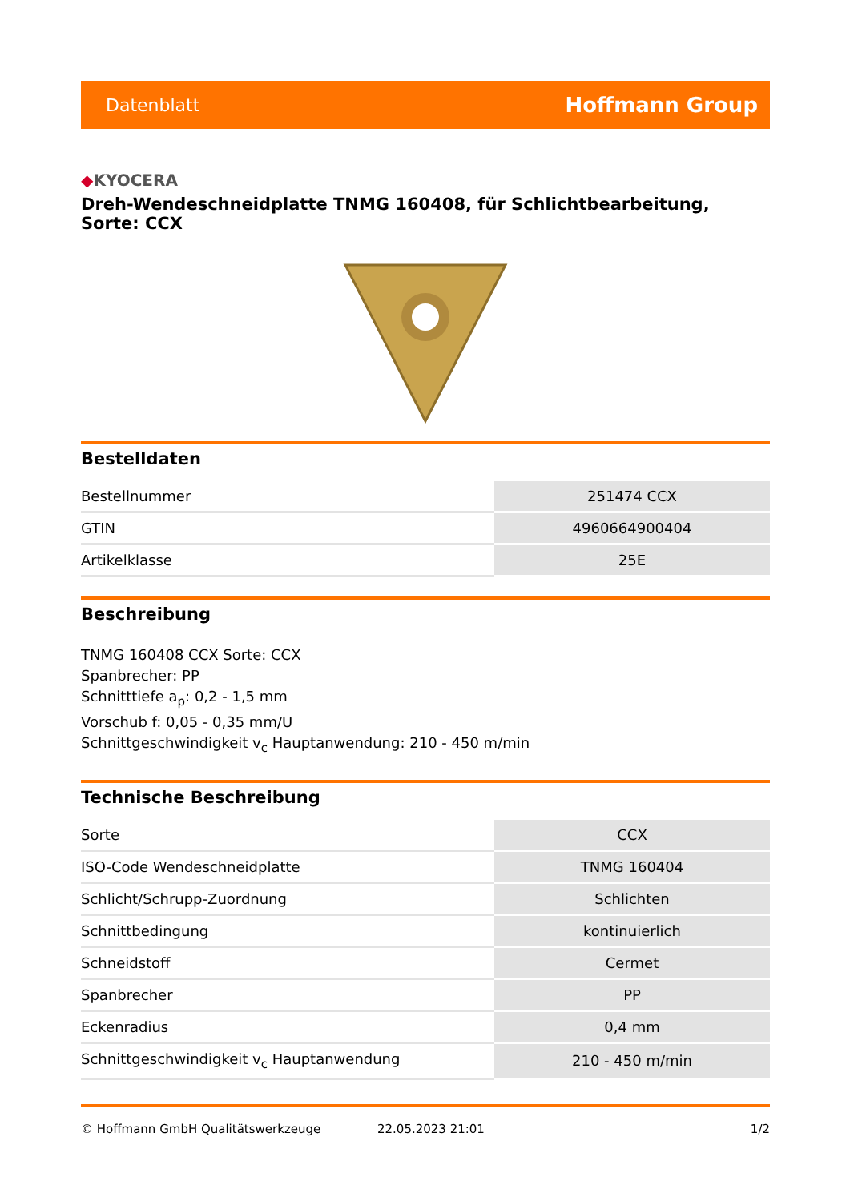Datenblatt
Hoffmann Group
◆KYOCERA
Dreh-Wendeschneidplatte TNMG 160408, für Schlichtbearbeitung, Sorte: CCX
Bestelldaten
| Bestellnummer | 251474 CCX |
| GTIN | 4960664900404 |
| Artikelklasse | 25E |
Beschreibung
TNMG 160408 CCX Sorte: CCX
Spanbrecher: PP
Schnitttiefe a<sub>p</sub>: 0,2 - 1,5 mm
Vorschub f: 0,05 - 0,35 mm/U
Schnittgeschwindigkeit v<sub>c</sub> Hauptanwendung: 210 - 450 m/min
Technische Beschreibung
| Sorte | CCX |
| ISO-Code Wendeschneidplatte | TNMG 160404 |
| Schlicht/Schrupp-Zuordnung | Schlichten |
| Schnittbedingung | kontinuierlich |
| Schneidstoff | Cermet |
| Spanbrecher | PP |
| Eckenradius | 0,4 mm |
| Schnittgeschwindigkeit v<sub>c</sub> Hauptanwendung | 210 - 450 m/min |
© Hoffmann GmbH Qualitätswerkzeuge 22.05.2023 21:01 1/2